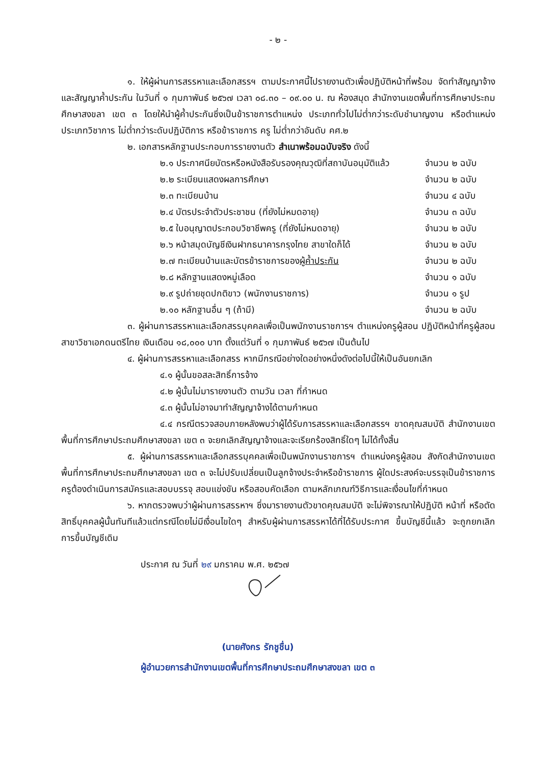- ๒ -
๑. ให้ผู้ผ่านการสรรหาและเลือกสรรฯ ตามประกาศนี้ไปรายงานตัวเพื่อปฏิบัติหน้าที่พร้อม จัดทำสัญญาจ้างและสัญญาค้ำประกัน ในวันที่ ๑ กุมภาพันธ์ ๒๕๖๗ เวลา ๐๘.๓๐ – ๐๙.๐๐ น. ณ ห้องสมุด สำนักงานเขตพื้นที่การศึกษาประถมศึกษาสงขลา เขต ๓ โดยให้นำผู้ค้ำประกันซึ่งเป็นข้าราชการตำแหน่ง ประเภททั่วไปไม่ต่ำกว่าระดับชำนาญงาน หรือตำแหน่งประเภทวิชาการ ไม่ต่ำกว่าระดับปฏิบัติการ หรือข้าราชการ ครู ไม่ต่ำกว่าอันดับ คศ.๒
๒. เอกสารหลักฐานประกอบการรายงานตัว สำเนาพร้อมฉบับจริง ดังนี้
๒.๑ ประกาศนียบัตรหรือหนังสือรับรองคุณวุฒิที่สถาบันอนุมัติแล้ว จำนวน ๒ ฉบับ
๒.๒ ระเบียนแสดงผลการศึกษา จำนวน ๒ ฉบับ
๒.๓ ทะเบียนบ้าน จำนวน ๔ ฉบับ
๒.๔ บัตรประจำตัวประชาชน (ที่ยังไม่หมดอายุ) จำนวน ๓ ฉบับ
๒.๕ ใบอนุญาตประกอบวิชาชีพครู (ที่ยังไม่หมดอายุ) จำนวน ๒ ฉบับ
๒.๖ หน้าสมุดบัญชีเงินฝากธนาคารกรุงไทย สาขาใดก็ได้ จำนวน ๒ ฉบับ
๒.๗ ทะเบียนบ้านและบัตรข้าราชการของผู้ค้ำประกัน จำนวน ๒ ฉบับ
๒.๘ หลักฐานแสดงหมู่เลือด จำนวน ๑ ฉบับ
๒.๙ รูปถ่ายชุดปกติขาว (พนักงานราชการ) จำนวน ๑ รูป
๒.๑๐ หลักฐานอื่น ๆ (ถ้ามี) จำนวน ๒ ฉบับ
๓. ผู้ผ่านการสรรหาและเลือกสรรบุคคลเพื่อเป็นพนักงานราชการฯ ตำแหน่งครูผู้สอน ปฏิบัติหน้าที่ครูผู้สอน สาขาวิชาเอกดนตรีไทย เงินเดือน ๑๘,๐๐๐ บาท ตั้งแต่วันที่ ๑ กุมภาพันธ์ ๒๕๖๗ เป็นต้นไป
๔. ผู้ผ่านการสรรหาและเลือกสรร หากมีกรณีอย่างใดอย่างหนึ่งดังต่อไปนี้ให้เป็นอันยกเลิก
๔.๑ ผู้นั้นขอสละสิทธิ์การจ้าง
๔.๒ ผู้นั้นไม่มารายงานตัว ตามวัน เวลา ที่กำหนด
๔.๓ ผู้นั้นไม่อาจมาทำสัญญาจ้างได้ตามกำหนด
๔.๔ กรณีตรวจสอบภายหลังพบว่าผู้ได้รับการสรรหาและเลือกสรรฯ ขาดคุณสมบัติ สำนักงานเขตพื้นที่การศึกษาประถมศึกษาสงขลา เขต ๓ จะยกเลิกสัญญาจ้างและจะเรียกร้องสิทธิ์ใดๆ ไม่ได้ทั้งสิ้น
๕. ผู้ผ่านการสรรหาและเลือกสรรบุคคลเพื่อเป็นพนักงานราชการฯ ตำแหน่งครูผู้สอน สังกัดสำนักงานเขตพื้นที่การศึกษาประถมศึกษาสงขลา เขต ๓ จะไม่ปรับเปลี่ยนเป็นลูกจ้างประจำหรือข้าราชการ ผู้ใดประสงค์จะบรรจุเป็นข้าราชการครูต้องดำเนินการสมัครและสอบบรรจุ สอบแข่งขัน หรือสอบคัดเลือก ตามหลักเกณฑ์วิธีการและเงื่อนไขที่กำหนด
๖. หากตรวจพบว่าผู้ผ่านการสรรหาฯ ซึ่งมารายงานตัวขาดคุณสมบัติ จะไม่พิจารณาให้ปฏิบัติ หน้าที่ หรือตัดสิทธิ์บุคคลผู้นั้นทันทีแล้วแต่กรณีโดยไม่มีเงื่อนไขใดๆ สำหรับผู้ผ่านการสรรหาได้ที่ได้รับประกาศ ขึ้นบัญชีนี้แล้ว จะถูกยกเลิกการขึ้นบัญชีเดิม
ประกาศ ณ วันที่ ๒๙ มกราคม พ.ศ. ๒๕๖๗
(นายศังกร รักชูชื่น)
ผู้อำนวยการสำนักงานเขตพื้นที่การศึกษาประถมศึกษาสงขลา เขต ๓